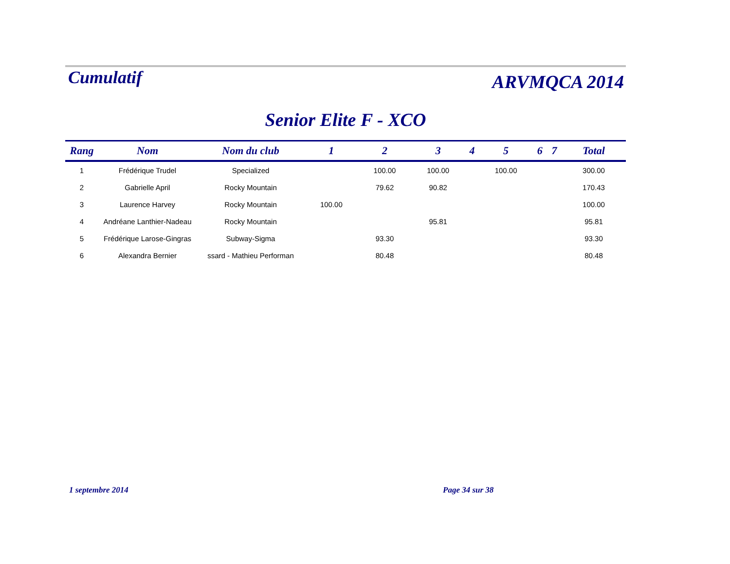Cumulatif
ARVMQCA 2014
Senior Elite F - XCO
| Rang | Nom | Nom du club | 1 | 2 | 3 | 4 | 5 | 6 | 7 | Total |
| --- | --- | --- | --- | --- | --- | --- | --- | --- | --- | --- |
| 1 | Frédérique Trudel | Specialized | | 100.00 | 100.00 | | 100.00 | | | 300.00 |
| 2 | Gabrielle April | Rocky Mountain | | 79.62 | 90.82 | | | | | 170.43 |
| 3 | Laurence Harvey | Rocky Mountain | 100.00 | | | | | | | 100.00 |
| 4 | Andréane Lanthier-Nadeau | Rocky Mountain | | | 95.81 | | | | | 95.81 |
| 5 | Frédérique Larose-Gingras | Subway-Sigma | | 93.30 | | | | | | 93.30 |
| 6 | Alexandra Bernier | ssard - Mathieu Performan | | 80.48 | | | | | | 80.48 |
1 septembre 2014 Page 34 sur 38